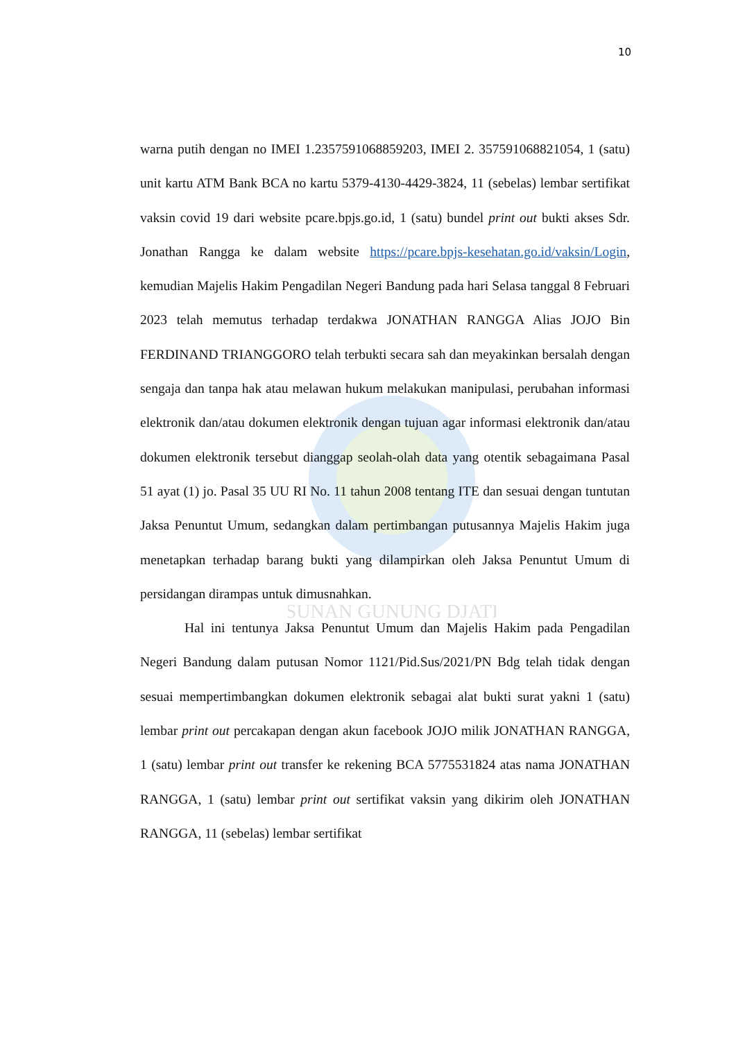SUNAN GUNUNG DJATI
10
warna putih dengan no IMEI 1.2357591068859203, IMEI 2. 357591068821054, 1 (satu) unit kartu ATM Bank BCA no kartu 5379-4130-4429-3824, 11 (sebelas) lembar sertifikat vaksin covid 19 dari website pcare.bpjs.go.id, 1 (satu) bundel print out bukti akses Sdr. Jonathan Rangga ke dalam website https://pcare.bpjs-kesehatan.go.id/vaksin/Login, kemudian Majelis Hakim Pengadilan Negeri Bandung pada hari Selasa tanggal 8 Februari 2023 telah memutus terhadap terdakwa JONATHAN RANGGA Alias JOJO Bin FERDINAND TRIANGGORO telah terbukti secara sah dan meyakinkan bersalah dengan sengaja dan tanpa hak atau melawan hukum melakukan manipulasi, perubahan informasi elektronik dan/atau dokumen elektronik dengan tujuan agar informasi elektronik dan/atau dokumen elektronik tersebut dianggap seolah-olah data yang otentik sebagaimana Pasal 51 ayat (1) jo. Pasal 35 UU RI No. 11 tahun 2008 tentang ITE dan sesuai dengan tuntutan Jaksa Penuntut Umum, sedangkan dalam pertimbangan putusannya Majelis Hakim juga menetapkan terhadap barang bukti yang dilampirkan oleh Jaksa Penuntut Umum di persidangan dirampas untuk dimusnahkan.
Hal ini tentunya Jaksa Penuntut Umum dan Majelis Hakim pada Pengadilan Negeri Bandung dalam putusan Nomor 1121/Pid.Sus/2021/PN Bdg telah tidak dengan sesuai mempertimbangkan dokumen elektronik sebagai alat bukti surat yakni 1 (satu) lembar print out percakapan dengan akun facebook JOJO milik JONATHAN RANGGA, 1 (satu) lembar print out transfer ke rekening BCA 5775531824 atas nama JONATHAN RANGGA, 1 (satu) lembar print out sertifikat vaksin yang dikirim oleh JONATHAN RANGGA, 11 (sebelas) lembar sertifikat